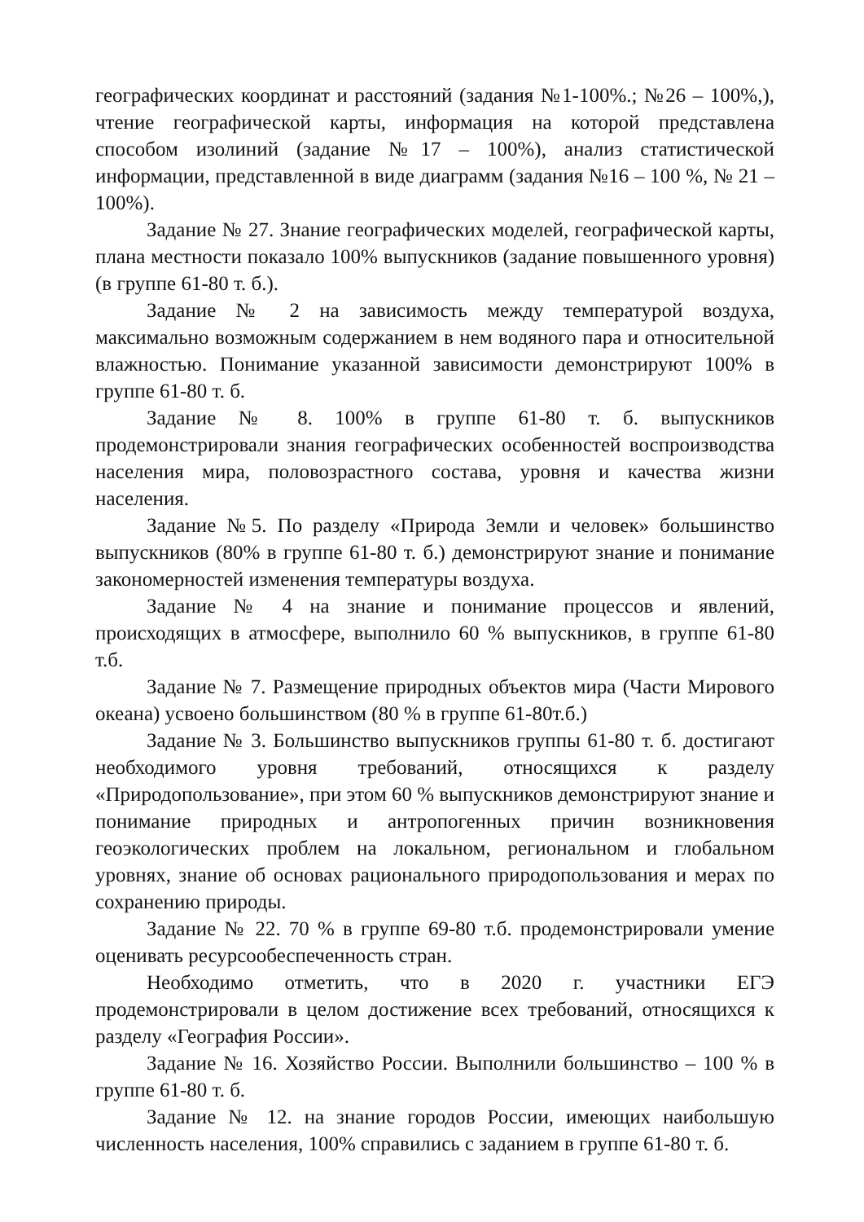географических координат и расстояний (задания №1-100%.; №26 – 100%,), чтение географической карты, информация на которой представлена способом изолиний (задание №17 – 100%), анализ статистической информации, представленной в виде диаграмм (задания №16 – 100 %, № 21 – 100%).
Задание № 27. Знание географических моделей, географической карты, плана местности показало 100% выпускников (задание повышенного уровня) (в группе 61-80 т. б.).
Задание № 2 на зависимость между температурой воздуха, максимально возможным содержанием в нем водяного пара и относительной влажностью. Понимание указанной зависимости демонстрируют 100% в группе 61-80 т. б.
Задание № 8. 100% в группе 61-80 т. б. выпускников продемонстрировали знания географических особенностей воспроизводства населения мира, половозрастного состава, уровня и качества жизни населения.
Задание №5. По разделу «Природа Земли и человек» большинство выпускников (80% в группе 61-80 т. б.) демонстрируют знание и понимание закономерностей изменения температуры воздуха.
Задание № 4 на знание и понимание процессов и явлений, происходящих в атмосфере, выполнило 60 % выпускников, в группе 61-80 т.б.
Задание № 7. Размещение природных объектов мира (Части Мирового океана) усвоено большинством (80 % в группе 61-80т.б.)
Задание № 3. Большинство выпускников группы 61-80 т. б. достигают необходимого уровня требований, относящихся к разделу «Природопользование», при этом 60 % выпускников демонстрируют знание и понимание природных и антропогенных причин возникновения геоэкологических проблем на локальном, региональном и глобальном уровнях, знание об основах рационального природопользования и мерах по сохранению природы.
Задание № 22. 70 % в группе 69-80 т.б. продемонстрировали умение оценивать ресурсообеспеченность стран.
Необходимо отметить, что в 2020 г. участники ЕГЭ продемонстрировали в целом достижение всех требований, относящихся к разделу «География России».
Задание № 16. Хозяйство России. Выполнили большинство – 100 % в группе 61-80 т. б.
Задание № 12. на знание городов России, имеющих наибольшую численность населения, 100% справились с заданием в группе 61-80 т. б.